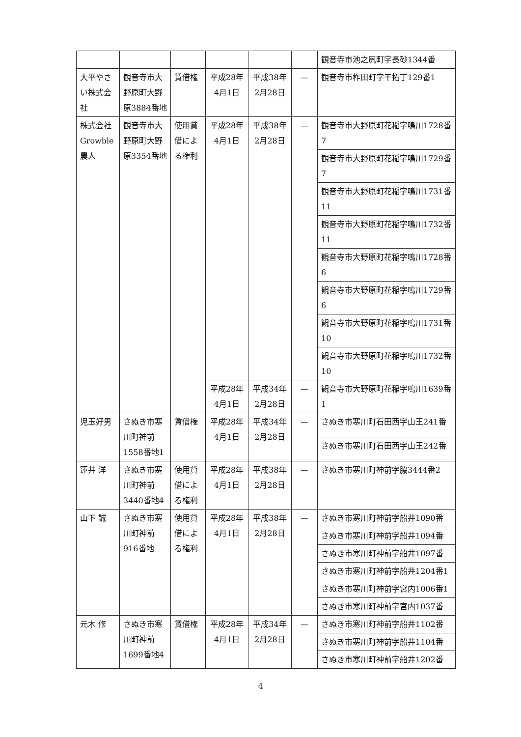| | | | | | | 観音寺市池之尻町字長砂1344番 |
| 大平やさい株式会社 | 観音寺市大野原町大野原3884番地 | 賃借権 | 平成28年 4月1日 | 平成38年 2月28日 | — | 観音寺市柞田町字干拓丁129番1 |
| 株式会社 Growble 農人 | 観音寺市大野原町大野原3354番地 | 使用貸借による権利 | 平成28年 4月1日 | 平成38年 2月28日 | — | 観音寺市大野原町花稲字鳴川1728番7 |
| | | | | | | 観音寺市大野原町花稲字鳴川1729番7 |
| | | | | | | 観音寺市大野原町花稲字鳴川1731番11 |
| | | | | | | 観音寺市大野原町花稲字鳴川1732番11 |
| | | | | | | 観音寺市大野原町花稲字鳴川1728番6 |
| | | | | | | 観音寺市大野原町花稲字鳴川1729番6 |
| | | | | | | 観音寺市大野原町花稲字鳴川1731番10 |
| | | | | | | 観音寺市大野原町花稲字鳴川1732番10 |
| | | | 平成28年 4月1日 | 平成34年 2月28日 | — | 観音寺市大野原町花稲字鳴川1639番1 |
| 児玉好男 | さぬき市寒川町神前1558番地1 | 賃借権 | 平成28年 4月1日 | 平成34年 2月28日 | — | さぬき市寒川町石田西字山王241番 |
| | | | | | | さぬき市寒川町石田西字山王242番 |
| 蓮井 洋 | さぬき市寒川町神前3440番地4 | 使用貸借による権利 | 平成28年 4月1日 | 平成38年 2月28日 | — | さぬき市寒川町神前字脇3444番2 |
| 山下 誠 | さぬき市寒川町神前916番地 | 使用貸借による権利 | 平成28年 4月1日 | 平成38年 2月28日 | — | さぬき市寒川町神前字船井1090番 |
| | | | | | | さぬき市寒川町神前字船井1094番 |
| | | | | | | さぬき市寒川町神前字船井1097番 |
| | | | | | | さぬき市寒川町神前字船井1204番1 |
| | | | | | | さぬき市寒川町神前字宮内1006番1 |
| | | | | | | さぬき市寒川町神前字宮内1037番 |
| 元木 修 | さぬき市寒川町神前1699番地4 | 賃借権 | 平成28年 4月1日 | 平成34年 2月28日 | — | さぬき市寒川町神前字船井1102番 |
| | | | | | | さぬき市寒川町神前字船井1104番 |
| | | | | | | さぬき市寒川町神前字船井1202番 |
4